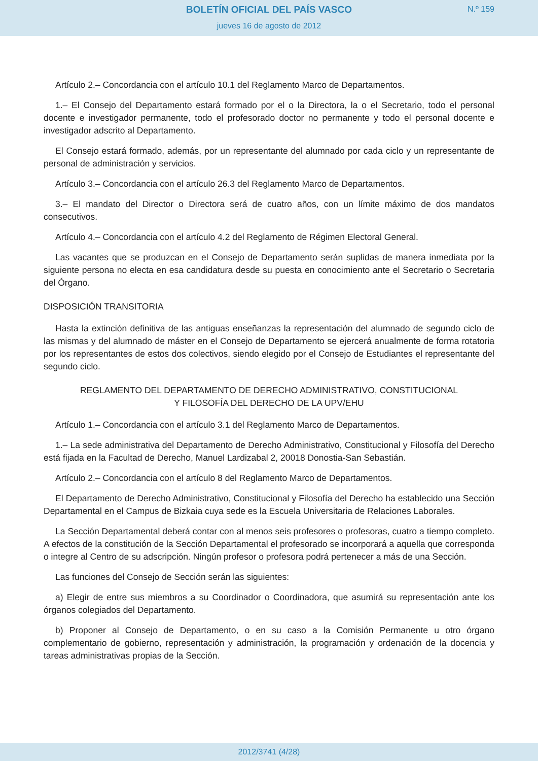BOLETÍN OFICIAL DEL PAÍS VASCO
N.º 159
jueves 16 de agosto de 2012
Artículo 2.– Concordancia con el artículo 10.1 del Reglamento Marco de Departamentos.
1.– El Consejo del Departamento estará formado por el o la Directora, la o el Secretario, todo el personal docente e investigador permanente, todo el profesorado doctor no permanente y todo el personal docente e investigador adscrito al Departamento.
El Consejo estará formado, además, por un representante del alumnado por cada ciclo y un representante de personal de administración y servicios.
Artículo 3.– Concordancia con el artículo 26.3 del Reglamento Marco de Departamentos.
3.– El mandato del Director o Directora será de cuatro años, con un límite máximo de dos mandatos consecutivos.
Artículo 4.– Concordancia con el artículo 4.2 del Reglamento de Régimen Electoral General.
Las vacantes que se produzcan en el Consejo de Departamento serán suplidas de manera inmediata por la siguiente persona no electa en esa candidatura desde su puesta en conocimiento ante el Secretario o Secretaria del Órgano.
DISPOSICIÓN TRANSITORIA
Hasta la extinción definitiva de las antiguas enseñanzas la representación del alumnado de segundo ciclo de las mismas y del alumnado de máster en el Consejo de Departamento se ejercerá anualmente de forma rotatoria por los representantes de estos dos colectivos, siendo elegido por el Consejo de Estudiantes el representante del segundo ciclo.
REGLAMENTO DEL DEPARTAMENTO DE DERECHO ADMINISTRATIVO, CONSTITUCIONAL
Y FILOSOFÍA DEL DERECHO DE LA UPV/EHU
Artículo 1.– Concordancia con el artículo 3.1 del Reglamento Marco de Departamentos.
1.– La sede administrativa del Departamento de Derecho Administrativo, Constitucional y Filosofía del Derecho está fijada en la Facultad de Derecho, Manuel Lardizabal 2, 20018 Donostia-San Sebastián.
Artículo 2.– Concordancia con el artículo 8 del Reglamento Marco de Departamentos.
El Departamento de Derecho Administrativo, Constitucional y Filosofía del Derecho ha establecido una Sección Departamental en el Campus de Bizkaia cuya sede es la Escuela Universitaria de Relaciones Laborales.
La Sección Departamental deberá contar con al menos seis profesores o profesoras, cuatro a tiempo completo. A efectos de la constitución de la Sección Departamental el profesorado se incorporará a aquella que corresponda o integre al Centro de su adscripción. Ningún profesor o profesora podrá pertenecer a más de una Sección.
Las funciones del Consejo de Sección serán las siguientes:
a) Elegir de entre sus miembros a su Coordinador o Coordinadora, que asumirá su representación ante los órganos colegiados del Departamento.
b) Proponer al Consejo de Departamento, o en su caso a la Comisión Permanente u otro órgano complementario de gobierno, representación y administración, la programación y ordenación de la docencia y tareas administrativas propias de la Sección.
2012/3741 (4/28)